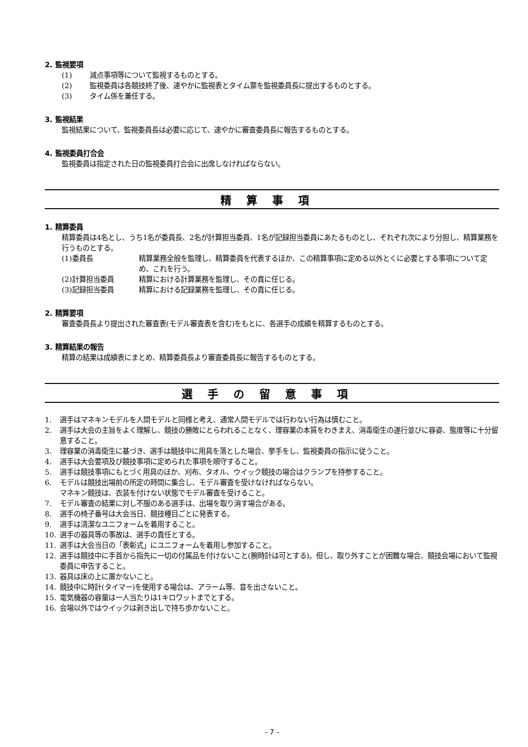2. 監視要項
(1) 減点事項等について監視するものとする。
(2) 監視委員は各競技終了後、速やかに監視表とタイム票を監視委員長に提出するものとする。
(3) タイム係を兼任する。
3. 監視結果
監視結果について、監視委員長は必要に応じて、速やかに審査委員長に報告するものとする。
4. 監視委員打合会
監視委員は指定された日の監視委員打合会に出席しなければならない。
精算事項
1. 精算委員
精算委員は4名とし、うち1名が委員長、2名が計算担当委員、1名が記録担当委員にあたるものとし、それぞれ次により分担し、精算業務を行うものとする。
(1)委員長 精算業務全般を監理し、精算委員を代表するほか、この精算事項に定める以外とくに必要とする事項について定め、これを行う。
(2)計算担当委員 精算における計算業務を監理し、その責に任じる。
(3)記録担当委員 精算における記録業務を監理し、その責に任じる。
2. 精算要項
審査委員長より提出された審査表(モデル審査表を含む)をもとに、各選手の成績を精算するものとする。
3. 精算結果の報告
精算の結果は成績表にまとめ、精算委員長より審査委員長に報告するものとする。
選手の留意事項
1. 選手はマネキンモデルを人間モデルと同様と考え、通常人間モデルでは行わない行為は慎むこと。
2. 選手は大会の主旨をよく理解し、競技の勝敗にとらわれることなく、理容業の本質をわきまえ、消毒衛生の遂行並びに容姿、態度等に十分留意すること。
3. 理容業の消毒衛生に基づき、選手は競技中に用具を落とした場合、挙手をし、監視委員の指示に従うこと。
4. 選手は大会要項及び競技事項に定められた事項を順守すること。
5. 選手は競技事項にもとづく用具のほか、刈布、タオル、ウイック競技の場合はクランプを持参すること。
6. モデルは競技出場前の所定の時間に集合し、モデル審査を受けなければならない。
マネキン競技は、衣装を付けない状態でモデル審査を受けること。
7. モデル審査の結果に対し不服のある選手は、出場を取り消す場合がある。
8. 選手の椅子番号は大会当日、競技種目ごとに発表する。
9. 選手は清潔なユニフォームを着用すること。
10. 選手の器具等の事故は、選手の責任とする。
11. 選手は大会当日の「表彰式」にユニフォームを着用し参加すること。
12. 選手は競技中に手首から指先に一切の付属品を付けないこと(腕時計は可とする)。但し、取り外すことが困難な場合、競技会場において監視委員に申告すること。
13. 器具は床の上に置かないこと。
14. 競技中に時計(タイマー)を使用する場合は、アラーム等、音を出さないこと。
15. 電気機器の容量は一人当たりは1キロワットまでとする。
16. 会場以外ではウイックは剥き出しで持ち歩かないこと。
- 7 -